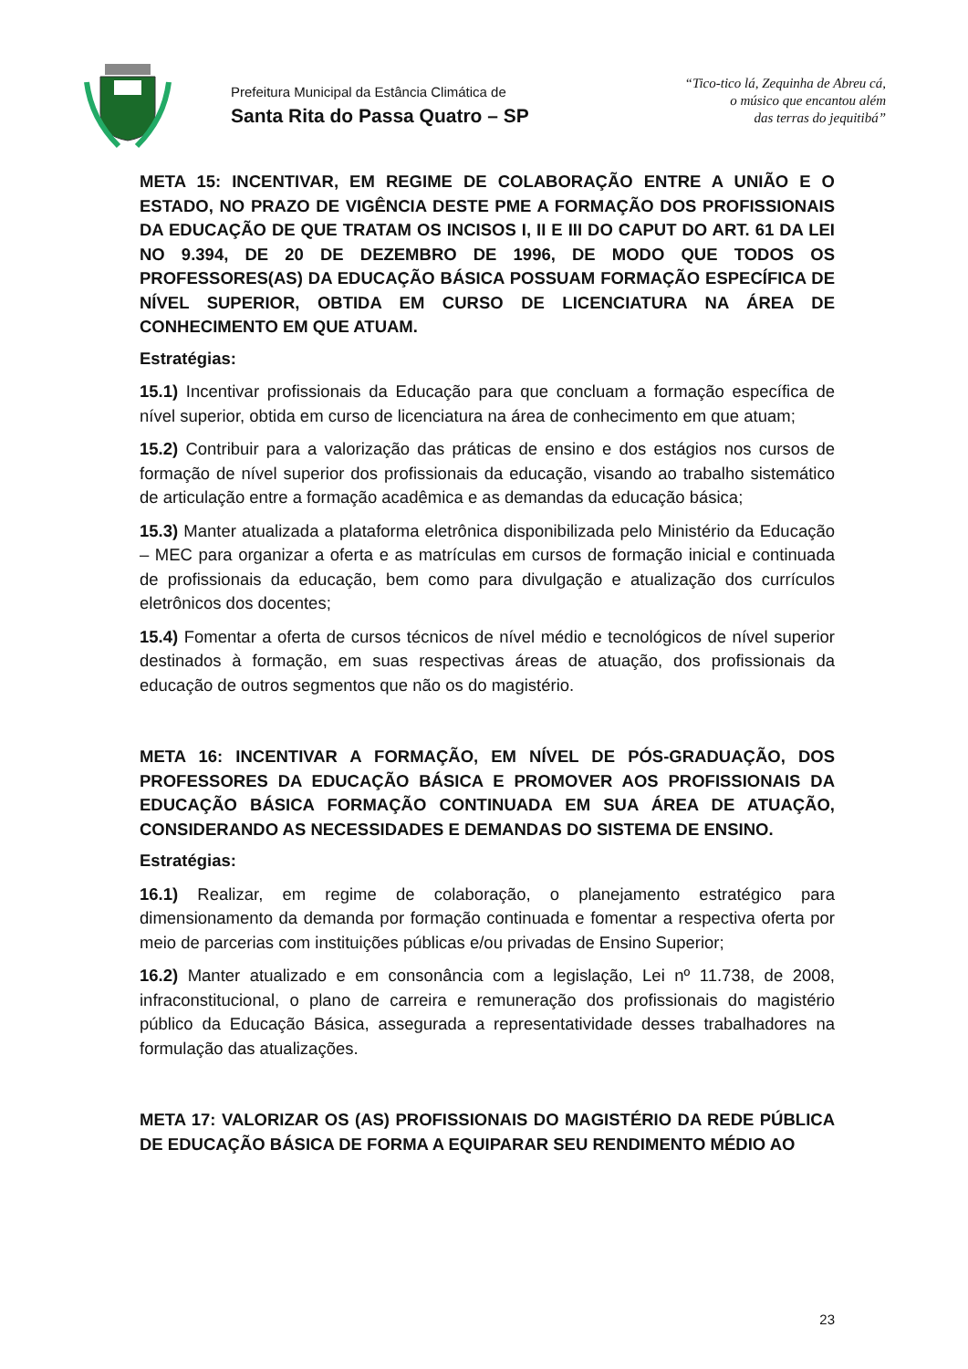Prefeitura Municipal da Estância Climática de
Santa Rita do Passa Quatro – SP
“Tico-tico lá, Zequinha de Abreu cá,
o músico que encantou além
das terras do jequitibá”
META 15: INCENTIVAR, EM REGIME DE COLABORAÇÃO ENTRE A UNIÃO E O ESTADO, NO PRAZO DE VIGÊNCIA DESTE PME A FORMAÇÃO DOS PROFISSIONAIS DA EDUCAÇÃO DE QUE TRATAM OS INCISOS I, II E III DO CAPUT DO ART. 61 DA LEI NO 9.394, DE 20 DE DEZEMBRO DE 1996, DE MODO QUE TODOS OS PROFESSORES(AS) DA EDUCAÇÃO BÁSICA POSSUAM FORMAÇÃO ESPECÍFICA DE NÍVEL SUPERIOR, OBTIDA EM CURSO DE LICENCIATURA NA ÁREA DE CONHECIMENTO EM QUE ATUAM.
Estratégias:
15.1) Incentivar profissionais da Educação para que concluam a formação específica de nível superior, obtida em curso de licenciatura na área de conhecimento em que atuam;
15.2) Contribuir para a valorização das práticas de ensino e dos estágios nos cursos de formação de nível superior dos profissionais da educação, visando ao trabalho sistemático de articulação entre a formação acadêmica e as demandas da educação básica;
15.3) Manter atualizada a plataforma eletrônica disponibilizada pelo Ministério da Educação – MEC para organizar a oferta e as matrículas em cursos de formação inicial e continuada de profissionais da educação, bem como para divulgação e atualização dos currículos eletrônicos dos docentes;
15.4) Fomentar a oferta de cursos técnicos de nível médio e tecnológicos de nível superior destinados à formação, em suas respectivas áreas de atuação, dos profissionais da educação de outros segmentos que não os do magistério.
META 16: INCENTIVAR A FORMAÇÃO, EM NÍVEL DE PÓS-GRADUAÇÃO, DOS PROFESSORES DA EDUCAÇÃO BÁSICA E PROMOVER AOS PROFISSIONAIS DA EDUCAÇÃO BÁSICA FORMAÇÃO CONTINUADA EM SUA ÁREA DE ATUAÇÃO, CONSIDERANDO AS NECESSIDADES E DEMANDAS DO SISTEMA DE ENSINO.
Estratégias:
16.1) Realizar, em regime de colaboração, o planejamento estratégico para dimensionamento da demanda por formação continuada e fomentar a respectiva oferta por meio de parcerias com instituições públicas e/ou privadas de Ensino Superior;
16.2) Manter atualizado e em consonância com a legislação, Lei nº 11.738, de 2008, infraconstitucional, o plano de carreira e remuneração dos profissionais do magistério público da Educação Básica, assegurada a representatividade desses trabalhadores na formulação das atualizações.
META 17: VALORIZAR OS (AS) PROFISSIONAIS DO MAGISTÉRIO DA REDE PÚBLICA DE EDUCAÇÃO BÁSICA DE FORMA A EQUIPARAR SEU RENDIMENTO MÉDIO AO
23